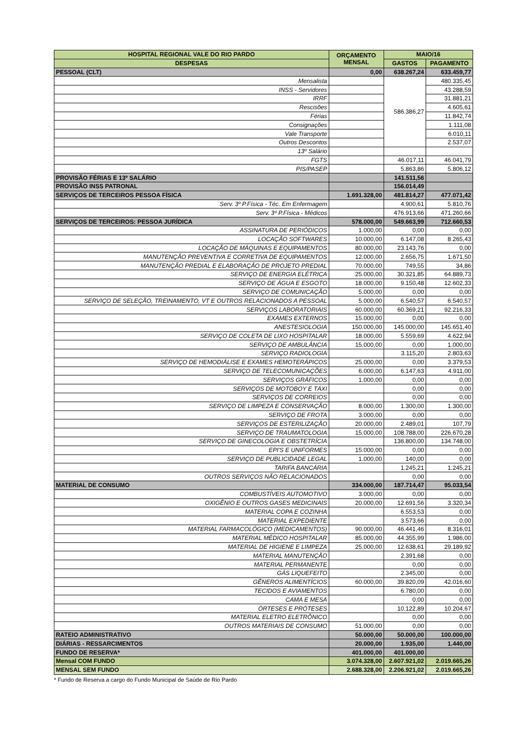| HOSPITAL REGIONAL VALE DO RIO PARDO | ORÇAMENTO MENSAL | MAIO/16 | |
| --- | --- | --- | --- |
| DESPESAS | | GASTOS | PAGAMENTO |
| PESSOAL (CLT) | 0,00 | 638.267,24 | 633.459,77 |
| Mensalista | | 586.386,27 | 480.335,45 |
| INSS - Servidores | | | 43.288,59 |
| IRRF | | | 31.881,21 |
| Rescisões | | | 4.605,61 |
| Férias | | | 11.842,74 |
| Consignações | | | 1.111,08 |
| Vale Transporte | | | 6.010,11 |
| Outros Descontos | | | 2.537,07 |
| 13º Salário | | | |
| FGTS | | 46.017,11 | 46.041,79 |
| PIS/PASEP | | 5.863,86 | 5.806,12 |
| PROVISÃO FÉRIAS E 13º SALÁRIO | | 141.511,56 | |
| PROVISÃO INSS PATRONAL | | 156.014,49 | |
| SERVIÇOS DE TERCEIROS PESSOA FÍSICA | 1.691.328,00 | 481.814,27 | 477.071,42 |
| Serv. 3º P.Física - Téc. Em Enfermagem | | 4.900,61 | 5.810,76 |
| Serv. 3º P.Física - Médicos | | 476.913,66 | 471.260,66 |
| SERVIÇOS DE TERCEIROS: PESSOA JURÍDICA | 578.000,00 | 549.663,99 | 712.660,53 |
| ASSINATURA DE PERIÓDICOS | 1.000,00 | 0,00 | 0,00 |
| LOCAÇÃO SOFTWARES | 10.000,00 | 6.147,08 | 8.265,43 |
| LOCAÇÃO DE MÁQUINAS E EQUIPAMENTOS | 80.000,00 | 23.143,76 | 0,00 |
| MANUTENÇÃO PREVENTIVA E CORRETIVA DE EQUIPAMENTOS | 12.000,00 | 2.656,75 | 1.671,50 |
| MANUTENÇÃO PREDIAL E ELABORAÇÃO DE PROJETO PREDIAL | 70.000,00 | 749,55 | 34,86 |
| SERVIÇO DE ENERGIA ELÉTRICA | 25.000,00 | 30.321,85 | 64.889,73 |
| SERVIÇO DE ÁGUA E ESGOTO | 18.000,00 | 9.150,48 | 12.602,33 |
| SERVIÇO DE COMUNICAÇÃO | 5.000,00 | 0,00 | 0,00 |
| SERVIÇO DE SELEÇÃO, TREINAMENTO, VT E OUTROS RELACIONADOS A PESSOAL | 5.000,00 | 6.540,57 | 6.540,57 |
| SERVIÇOS LABORATORIAIS | 60.000,00 | 60.369,21 | 92.216,33 |
| EXAMES EXTERNOS | 15.000,00 | 0,00 | 0,00 |
| ANESTESIOLOGIA | 150.000,00 | 145.000,00 | 145.651,40 |
| SERVIÇO DE COLETA DE LIXO HOSPITALAR | 18.000,00 | 5.559,69 | 4.622,94 |
| SERVIÇO DE AMBULÂNCIA | 15.000,00 | 0,00 | 1.000,00 |
| SERVIÇO RADIOLOGIA | | 3.115,20 | 2.803,63 |
| SERVIÇO DE HEMODIÁLISE E EXAMES HEMOTERÁPICOS | 25.000,00 | 0,00 | 3.379,53 |
| SERVIÇO DE TELECOMUNICAÇÕES | 6.000,00 | 6.147,63 | 4.911,00 |
| SERVIÇOS GRÁFICOS | 1.000,00 | 0,00 | 0,00 |
| SERVIÇOS DE MOTOBOY E TÁXI | | 0,00 | 0,00 |
| SERVIÇOS DE CORREIOS | | 0,00 | 0,00 |
| SERVIÇO DE LIMPEZA E CONSERVAÇÃO | 8.000,00 | 1.300,00 | 1.300,00 |
| SERVIÇO DE FROTA | 3.000,00 | 0,00 | 0,00 |
| SERVIÇOS DE ESTERILIZAÇÃO | 20.000,00 | 2.489,01 | 107,79 |
| SERVIÇO DE TRAUMATOLOGIA | 15.000,00 | 108.788,00 | 226.670,28 |
| SERVIÇO DE GINECOLOGIA E OBSTETRÍCIA | | 136.800,00 | 134.748,00 |
| EPI'S E UNIFORMES | 15.000,00 | 0,00 | 0,00 |
| SERVIÇO DE PUBLICIDADE LEGAL | 1.000,00 | 140,00 | 0,00 |
| TARIFA BANCÁRIA | | 1.245,21 | 1.245,21 |
| OUTROS SERVIÇOS NÃO RELACIONADOS | | 0,00 | 0,00 |
| MATERIAL DE CONSUMO | 334.000,00 | 187.714,47 | 95.033,54 |
| COMBUSTÍVEIS AUTOMOTIVO | 3.000,00 | 0,00 | 0,00 |
| OXIGÊNIO E OUTROS GASES MEDICINAIS | 20.000,00 | 12.691,56 | 3.320,34 |
| MATERIAL COPA E COZINHA | | 6.553,53 | 0,00 |
| MATERIAL EXPEDIENTE | | 3.573,66 | 0,00 |
| MATERIAL FARMACOLÓGICO (MEDICAMENTOS) | 90.000,00 | 46.441,46 | 8.316,01 |
| MATERIAL MÉDICO HOSPITALAR | 85.000,00 | 44.355,99 | 1.986,00 |
| MATERIAL DE HIGIENE E LIMPEZA | 25.000,00 | 12.638,61 | 29.189,92 |
| MATERIAL MANUTENÇÃO | | 2.391,68 | 0,00 |
| MATERIAL PERMANENTE | | 0,00 | 0,00 |
| GÁS LIQUEFEITO | | 2.345,00 | 0,00 |
| GÊNEROS ALIMENTÍCIOS | 60.000,00 | 39.820,09 | 42.016,60 |
| TECIDOS E AVIAMENTOS | | 6.780,00 | 0,00 |
| CAMA E MESA | | 0,00 | 0,00 |
| ÓRTESES E PRÓTESES | | 10.122,89 | 10.204,67 |
| MATERIAL ELETRO ELETRÔNICO | | 0,00 | 0,00 |
| OUTROS MATERIAIS DE CONSUMO | 51.000,00 | 0,00 | 0,00 |
| RATEIO ADMINISTRATIVO | 50.000,00 | 50.000,00 | 100.000,00 |
| DIÁRIAS - RESSARCIMENTOS | 20.000,00 | 1.935,00 | 1.440,00 |
| FUNDO DE RESERVA* | 401.000,00 | 401.000,00 | |
| Mensal COM FUNDO | 3.074.328,00 | 2.607.921,02 | 2.019.665,26 |
| MENSAL SEM FUNDO | 2.688.328,00 | 2.206.921,02 | 2.019.665,26 |
* Fundo de Reserva a cargo do Fundo Municipal de Saúde de Rio Pardo